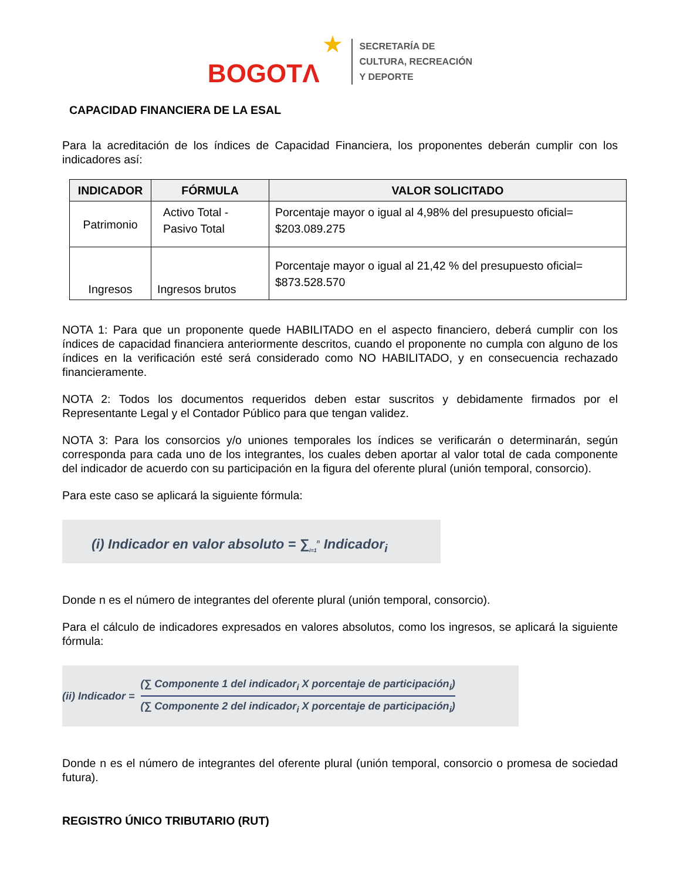BOGOTΛ ★
SECRETARÍA DE
CULTURA, RECREACIÓN
Y DEPORTE
CAPACIDAD FINANCIERA DE LA ESAL
Para la acreditación de los índices de Capacidad Financiera, los proponentes deberán cumplir con los indicadores así:
| INDICADOR | FÓRMULA | VALOR SOLICITADO |
| --- | --- | --- |
| Patrimonio | Activo Total - Pasivo Total | Porcentaje mayor o igual al 4,98% del presupuesto oficial= $203.089.275 |
| Ingresos | Ingresos brutos | Porcentaje mayor o igual al 21,42 % del presupuesto oficial= $873.528.570 |
NOTA 1: Para que un proponente quede HABILITADO en el aspecto financiero, deberá cumplir con los índices de capacidad financiera anteriormente descritos, cuando el proponente no cumpla con alguno de los índices en la verificación esté será considerado como NO HABILITADO, y en consecuencia rechazado financieramente.
NOTA 2: Todos los documentos requeridos deben estar suscritos y debidamente firmados por el Representante Legal y el Contador Público para que tengan validez.
NOTA 3: Para los consorcios y/o uniones temporales los índices se verificarán o determinarán, según corresponda para cada uno de los integrantes, los cuales deben aportar al valor total de cada componente del indicador de acuerdo con su participación en la figura del oferente plural (unión temporal, consorcio).
Para este caso se aplicará la siguiente fórmula:
(i) Indicador en valor absoluto = ∑<sub>i=1</sub><sup>n</sup> Indicador<sub>i</sub>
Donde n es el número de integrantes del oferente plural (unión temporal, consorcio).
Para el cálculo de indicadores expresados en valores absolutos, como los ingresos, se aplicará la siguiente fórmula:
(ii) Indicador =
(∑ Componente 1 del indicador<sub>i</sub> X porcentaje de participación<sub>i</sub>)
(∑ Componente 2 del indicador<sub>i</sub> X porcentaje de participación<sub>i</sub>)
Donde n es el número de integrantes del oferente plural (unión temporal, consorcio o promesa de sociedad futura).
REGISTRO ÚNICO TRIBUTARIO (RUT)